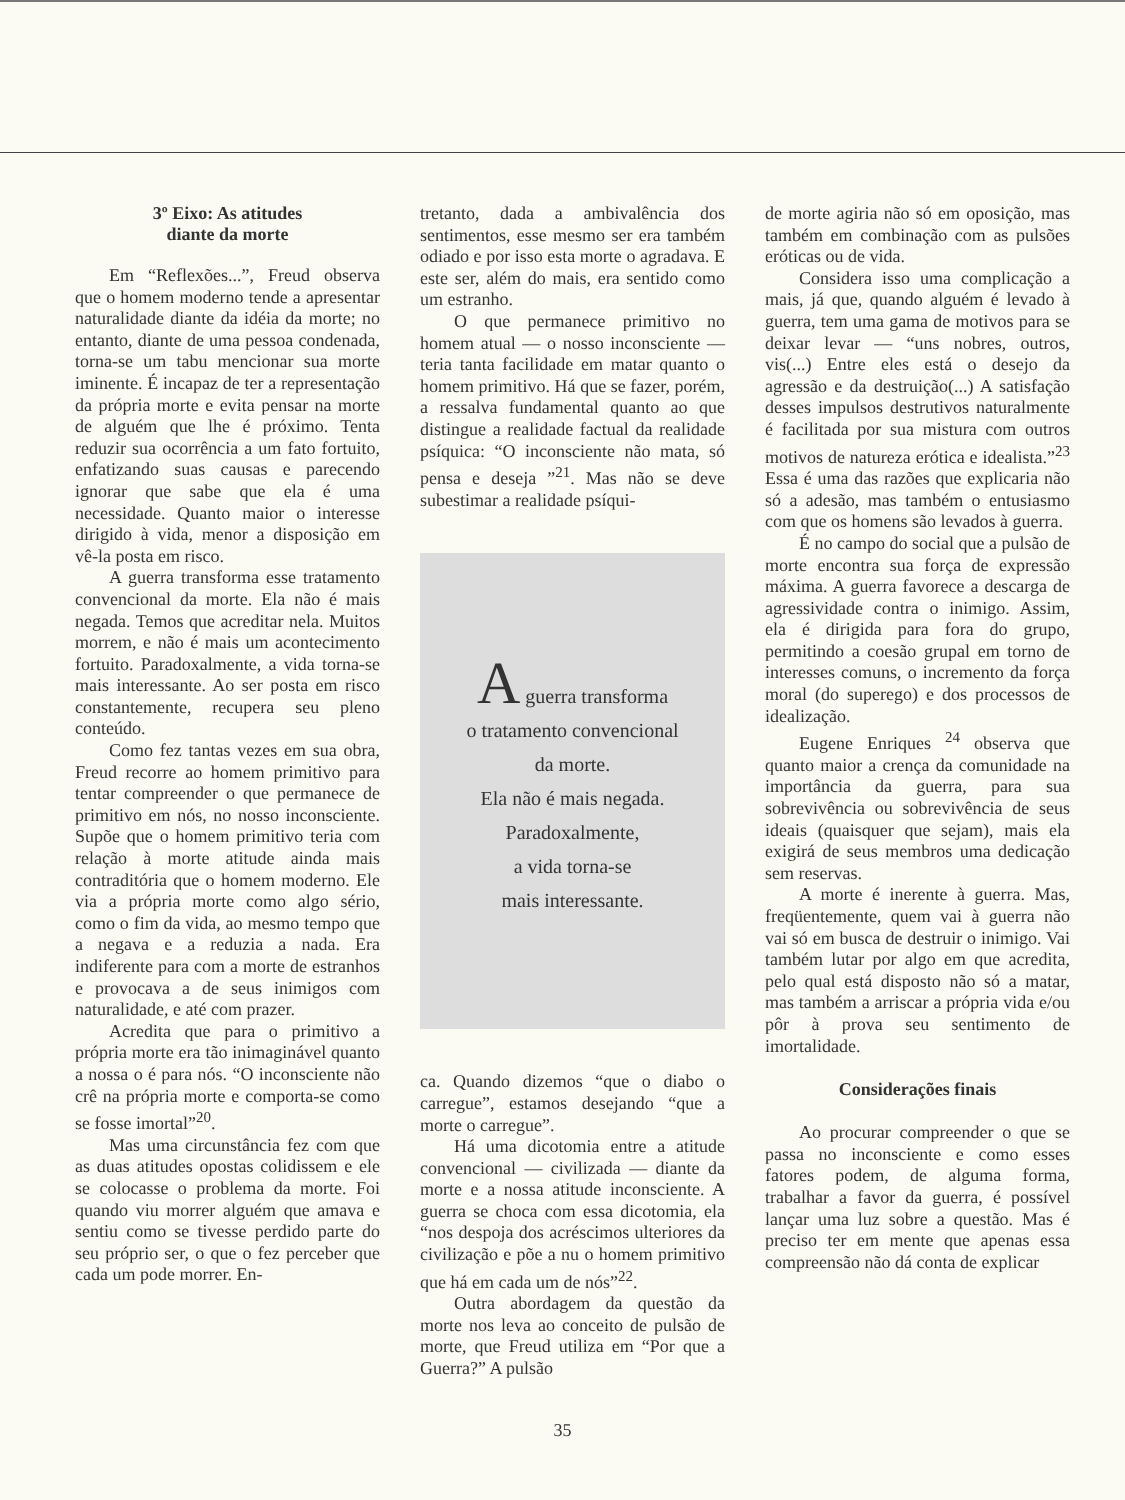3º Eixo: As atitudes
diante da morte
Em “Reflexões...”, Freud observa que o homem moderno tende a apresentar naturalidade diante da idéia da morte; no entanto, diante de uma pessoa condenada, torna-se um tabu mencionar sua morte iminente. É incapaz de ter a representação da própria morte e evita pensar na morte de alguém que lhe é próximo. Tenta reduzir sua ocorrência a um fato fortuito, enfatizando suas causas e parecendo ignorar que sabe que ela é uma necessidade. Quanto maior o interesse dirigido à vida, menor a disposição em vê-la posta em risco.
A guerra transforma esse tratamento convencional da morte. Ela não é mais negada. Temos que acreditar nela. Muitos morrem, e não é mais um acontecimento fortuito. Paradoxalmente, a vida torna-se mais interessante. Ao ser posta em risco constantemente, recupera seu pleno conteúdo.
Como fez tantas vezes em sua obra, Freud recorre ao homem primitivo para tentar compreender o que permanece de primitivo em nós, no nosso inconsciente. Supõe que o homem primitivo teria com relação à morte atitude ainda mais contraditória que o homem moderno. Ele via a própria morte como algo sério, como o fim da vida, ao mesmo tempo que a negava e a reduzia a nada. Era indiferente para com a morte de estranhos e provocava a de seus inimigos com naturalidade, e até com prazer.
Acredita que para o primitivo a própria morte era tão inimaginável quanto a nossa o é para nós. “O inconsciente não crê na própria morte e comporta-se como se fosse imortal”<sup>20</sup>.
Mas uma circunstância fez com que as duas atitudes opostas colidissem e ele se colocasse o problema da morte. Foi quando viu morrer alguém que amava e sentiu como se tivesse perdido parte do seu próprio ser, o que o fez perceber que cada um pode morrer. En-
tretanto, dada a ambivalência dos sentimentos, esse mesmo ser era também odiado e por isso esta morte o agradava. E este ser, além do mais, era sentido como um estranho.
O que permanece primitivo no homem atual — o nosso inconsciente — teria tanta facilidade em matar quanto o homem primitivo. Há que se fazer, porém, a ressalva fundamental quanto ao que distingue a realidade factual da realidade psíquica: “O inconsciente não mata, só pensa e deseja ”<sup>21</sup>. Mas não se deve subestimar a realidade psíqui-
A guerra transforma
o tratamento convencional
da morte.
Ela não é mais negada.
Paradoxalmente,
a vida torna-se
mais interessante.
ca. Quando dizemos “que o diabo o carregue”, estamos desejando “que a morte o carregue”.
Há uma dicotomia entre a atitude convencional — civilizada — diante da morte e a nossa atitude inconsciente. A guerra se choca com essa dicotomia, ela “nos despoja dos acréscimos ulteriores da civilização e põe a nu o homem primitivo que há em cada um de nós”<sup>22</sup>.
Outra abordagem da questão da morte nos leva ao conceito de pulsão de morte, que Freud utiliza em “Por que a Guerra?” A pulsão
de morte agiria não só em oposição, mas também em combinação com as pulsões eróticas ou de vida.
Considera isso uma complicação a mais, já que, quando alguém é levado à guerra, tem uma gama de motivos para se deixar levar — “uns nobres, outros, vis(...) Entre eles está o desejo da agressão e da destruição(...) A satisfação desses impulsos destrutivos naturalmente é facilitada por sua mistura com outros motivos de natureza erótica e idealista.”<sup>23</sup> Essa é uma das razões que explicaria não só a adesão, mas também o entusiasmo com que os homens são levados à guerra.
É no campo do social que a pulsão de morte encontra sua força de expressão máxima. A guerra favorece a descarga de agressividade contra o inimigo. Assim, ela é dirigida para fora do grupo, permitindo a coesão grupal em torno de interesses comuns, o incremento da força moral (do superego) e dos processos de idealização.
Eugene Enriques <sup>24</sup> observa que quanto maior a crença da comunidade na importância da guerra, para sua sobrevivência ou sobrevivência de seus ideais (quaisquer que sejam), mais ela exigirá de seus membros uma dedicação sem reservas.
A morte é inerente à guerra. Mas, freqüentemente, quem vai à guerra não vai só em busca de destruir o inimigo. Vai também lutar por algo em que acredita, pelo qual está disposto não só a matar, mas também a arriscar a própria vida e/ou pôr à prova seu sentimento de imortalidade.
Considerações finais
Ao procurar compreender o que se passa no inconsciente e como esses fatores podem, de alguma forma, trabalhar a favor da guerra, é possível lançar uma luz sobre a questão. Mas é preciso ter em mente que apenas essa compreensão não dá conta de explicar
35